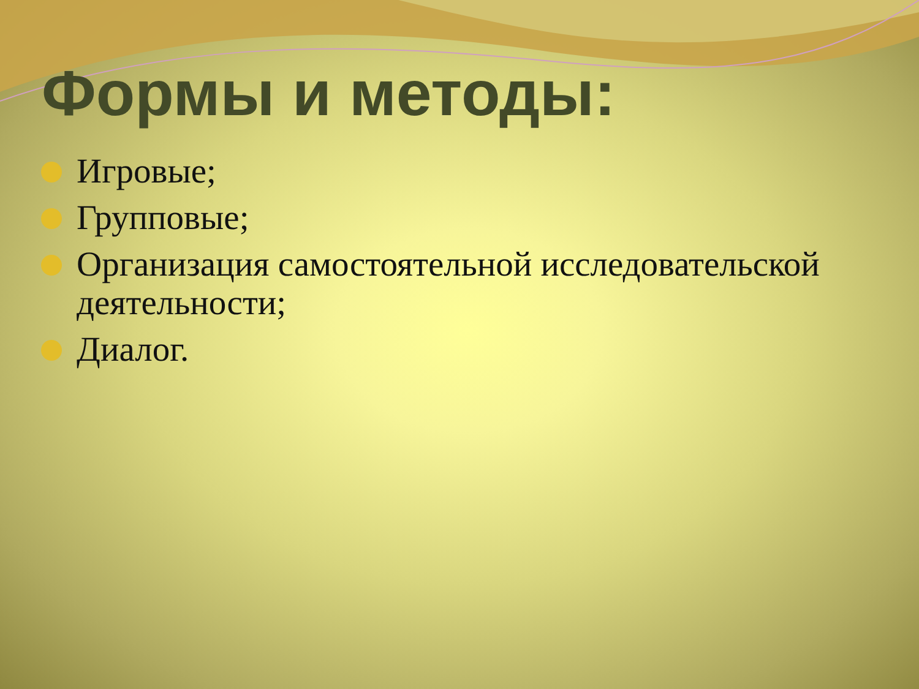Формы и методы:
Игровые;
Групповые;
Организация самостоятельной исследовательской деятельности;
Диалог.